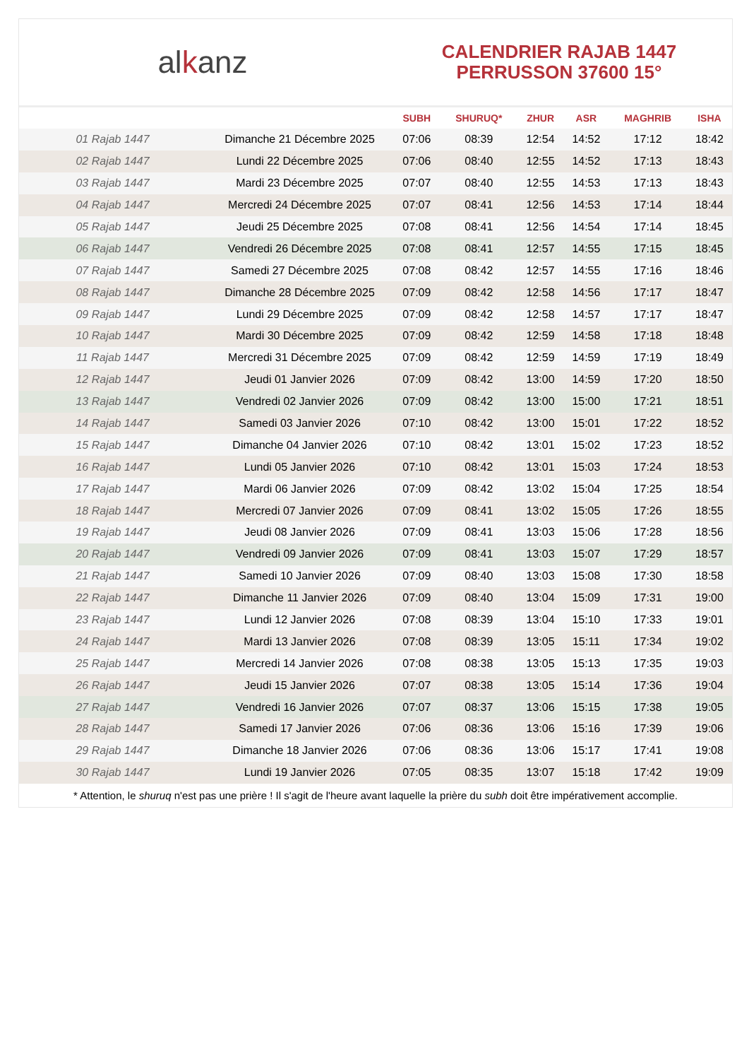alkanz
CALENDRIER RAJAB 1447
PERRUSSON 37600 15°
| | | SUBH | SHURUQ* | ZHUR | ASR | MAGHRIB | ISHA |
| --- | --- | --- | --- | --- | --- | --- | --- |
| 01 Rajab 1447 | Dimanche 21 Décembre 2025 | 07:06 | 08:39 | 12:54 | 14:52 | 17:12 | 18:42 |
| 02 Rajab 1447 | Lundi 22 Décembre 2025 | 07:06 | 08:40 | 12:55 | 14:52 | 17:13 | 18:43 |
| 03 Rajab 1447 | Mardi 23 Décembre 2025 | 07:07 | 08:40 | 12:55 | 14:53 | 17:13 | 18:43 |
| 04 Rajab 1447 | Mercredi 24 Décembre 2025 | 07:07 | 08:41 | 12:56 | 14:53 | 17:14 | 18:44 |
| 05 Rajab 1447 | Jeudi 25 Décembre 2025 | 07:08 | 08:41 | 12:56 | 14:54 | 17:14 | 18:45 |
| 06 Rajab 1447 | Vendredi 26 Décembre 2025 | 07:08 | 08:41 | 12:57 | 14:55 | 17:15 | 18:45 |
| 07 Rajab 1447 | Samedi 27 Décembre 2025 | 07:08 | 08:42 | 12:57 | 14:55 | 17:16 | 18:46 |
| 08 Rajab 1447 | Dimanche 28 Décembre 2025 | 07:09 | 08:42 | 12:58 | 14:56 | 17:17 | 18:47 |
| 09 Rajab 1447 | Lundi 29 Décembre 2025 | 07:09 | 08:42 | 12:58 | 14:57 | 17:17 | 18:47 |
| 10 Rajab 1447 | Mardi 30 Décembre 2025 | 07:09 | 08:42 | 12:59 | 14:58 | 17:18 | 18:48 |
| 11 Rajab 1447 | Mercredi 31 Décembre 2025 | 07:09 | 08:42 | 12:59 | 14:59 | 17:19 | 18:49 |
| 12 Rajab 1447 | Jeudi 01 Janvier 2026 | 07:09 | 08:42 | 13:00 | 14:59 | 17:20 | 18:50 |
| 13 Rajab 1447 | Vendredi 02 Janvier 2026 | 07:09 | 08:42 | 13:00 | 15:00 | 17:21 | 18:51 |
| 14 Rajab 1447 | Samedi 03 Janvier 2026 | 07:10 | 08:42 | 13:00 | 15:01 | 17:22 | 18:52 |
| 15 Rajab 1447 | Dimanche 04 Janvier 2026 | 07:10 | 08:42 | 13:01 | 15:02 | 17:23 | 18:52 |
| 16 Rajab 1447 | Lundi 05 Janvier 2026 | 07:10 | 08:42 | 13:01 | 15:03 | 17:24 | 18:53 |
| 17 Rajab 1447 | Mardi 06 Janvier 2026 | 07:09 | 08:42 | 13:02 | 15:04 | 17:25 | 18:54 |
| 18 Rajab 1447 | Mercredi 07 Janvier 2026 | 07:09 | 08:41 | 13:02 | 15:05 | 17:26 | 18:55 |
| 19 Rajab 1447 | Jeudi 08 Janvier 2026 | 07:09 | 08:41 | 13:03 | 15:06 | 17:28 | 18:56 |
| 20 Rajab 1447 | Vendredi 09 Janvier 2026 | 07:09 | 08:41 | 13:03 | 15:07 | 17:29 | 18:57 |
| 21 Rajab 1447 | Samedi 10 Janvier 2026 | 07:09 | 08:40 | 13:03 | 15:08 | 17:30 | 18:58 |
| 22 Rajab 1447 | Dimanche 11 Janvier 2026 | 07:09 | 08:40 | 13:04 | 15:09 | 17:31 | 19:00 |
| 23 Rajab 1447 | Lundi 12 Janvier 2026 | 07:08 | 08:39 | 13:04 | 15:10 | 17:33 | 19:01 |
| 24 Rajab 1447 | Mardi 13 Janvier 2026 | 07:08 | 08:39 | 13:05 | 15:11 | 17:34 | 19:02 |
| 25 Rajab 1447 | Mercredi 14 Janvier 2026 | 07:08 | 08:38 | 13:05 | 15:13 | 17:35 | 19:03 |
| 26 Rajab 1447 | Jeudi 15 Janvier 2026 | 07:07 | 08:38 | 13:05 | 15:14 | 17:36 | 19:04 |
| 27 Rajab 1447 | Vendredi 16 Janvier 2026 | 07:07 | 08:37 | 13:06 | 15:15 | 17:38 | 19:05 |
| 28 Rajab 1447 | Samedi 17 Janvier 2026 | 07:06 | 08:36 | 13:06 | 15:16 | 17:39 | 19:06 |
| 29 Rajab 1447 | Dimanche 18 Janvier 2026 | 07:06 | 08:36 | 13:06 | 15:17 | 17:41 | 19:08 |
| 30 Rajab 1447 | Lundi 19 Janvier 2026 | 07:05 | 08:35 | 13:07 | 15:18 | 17:42 | 19:09 |
* Attention, le shuruq n'est pas une prière ! Il s'agit de l'heure avant laquelle la prière du subh doit être impérativement accomplie.